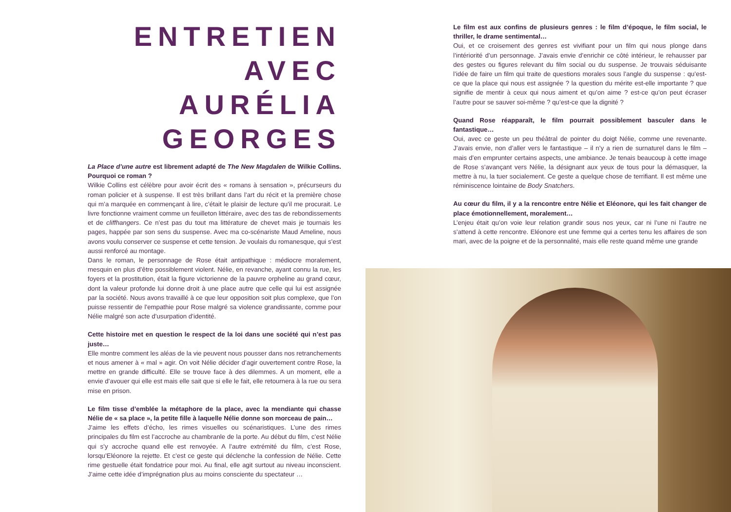ENTRETIEN
AVEC
AURÉLIA GEORGES
La Place d’une autre est librement adapté de The New Magdalen de Wilkie Collins. Pourquoi ce roman ?
Wilkie Collins est célèbre pour avoir écrit des « romans à sensation », précurseurs du roman policier et à suspense. Il est très brillant dans l’art du récit et la première chose qui m’a marquée en commençant à lire, c’était le plaisir de lecture qu’il me procurait. Le livre fonctionne vraiment comme un feuilleton littéraire, avec des tas de rebondissements et de cliffhangers. Ce n’est pas du tout ma littérature de chevet mais je tournais les pages, happée par son sens du suspense. Avec ma co-scénariste Maud Ameline, nous avons voulu conserver ce suspense et cette tension. Je voulais du romanesque, qui s’est aussi renforcé au montage.
Dans le roman, le personnage de Rose était antipathique : médiocre moralement, mesquin en plus d’être possiblement violent. Nélie, en revanche, ayant connu la rue, les foyers et la prostitution, était la figure victorienne de la pauvre orpheline au grand cœur, dont la valeur profonde lui donne droit à une place autre que celle qui lui est assignée par la société. Nous avons travaillé à ce que leur opposition soit plus complexe, que l’on puisse ressentir de l’empathie pour Rose malgré sa violence grandissante, comme pour Nélie malgré son acte d’usurpation d’identité.
Cette histoire met en question le respect de la loi dans une société qui n’est pas juste…
Elle montre comment les aléas de la vie peuvent nous pousser dans nos retranchements et nous amener à « mal » agir. On voit Nélie décider d’agir ouvertement contre Rose, la mettre en grande difficulté. Elle se trouve face à des dilemmes. A un moment, elle a envie d’avouer qui elle est mais elle sait que si elle le fait, elle retournera à la rue ou sera mise en prison.
Le film tisse d’emblée la métaphore de la place, avec la mendiante qui chasse Nélie de « sa place », la petite fille à laquelle Nélie donne son morceau de pain…
J’aime les effets d’écho, les rimes visuelles ou scénaristiques. L’une des rimes principales du film est l’accroche au chambranle de la porte. Au début du film, c’est Nélie qui s’y accroche quand elle est renvoyée. A l’autre extrémité du film, c’est Rose, lorsqu’Eléonore la rejette. Et c’est ce geste qui déclenche la confession de Nélie. Cette rime gestuelle était fondatrice pour moi. Au final, elle agit surtout au niveau inconscient. J’aime cette idée d’imprégnation plus au moins consciente du spectateur …
Le film est aux confins de plusieurs genres : le film d’époque, le film social, le thriller, le drame sentimental…
Oui, et ce croisement des genres est vivifiant pour un film qui nous plonge dans l’intériorité d’un personnage. J’avais envie d’enrichir ce côté intérieur, le rehausser par des gestes ou figures relevant du film social ou du suspense. Je trouvais séduisante l’idée de faire un film qui traite de questions morales sous l’angle du suspense : qu’est-ce que la place qui nous est assignée ? la question du mérite est-elle importante ? que signifie de mentir à ceux qui nous aiment et qu’on aime ? est-ce qu’on peut écraser l’autre pour se sauver soi-même ? qu’est-ce que la dignité ?
Quand Rose réapparaît, le film pourrait possiblement basculer dans le fantastique…
Oui, avec ce geste un peu théâtral de pointer du doigt Nélie, comme une revenante. J’avais envie, non d’aller vers le fantastique – il n’y a rien de surnaturel dans le film – mais d’en emprunter certains aspects, une ambiance. Je tenais beaucoup à cette image de Rose s’avançant vers Nélie, la désignant aux yeux de tous pour la démasquer, la mettre à nu, la tuer socialement. Ce geste a quelque chose de terrifiant. Il est même une réminiscence lointaine de Body Snatchers.
Au cœur du film, il y a la rencontre entre Nélie et Eléonore, qui les fait changer de place émotionnellement, moralement…
L’enjeu était qu’on voie leur relation grandir sous nos yeux, car ni l’une ni l’autre ne s’attend à cette rencontre. Eléonore est une femme qui a certes tenu les affaires de son mari, avec de la poigne et de la personnalité, mais elle reste quand même une grande